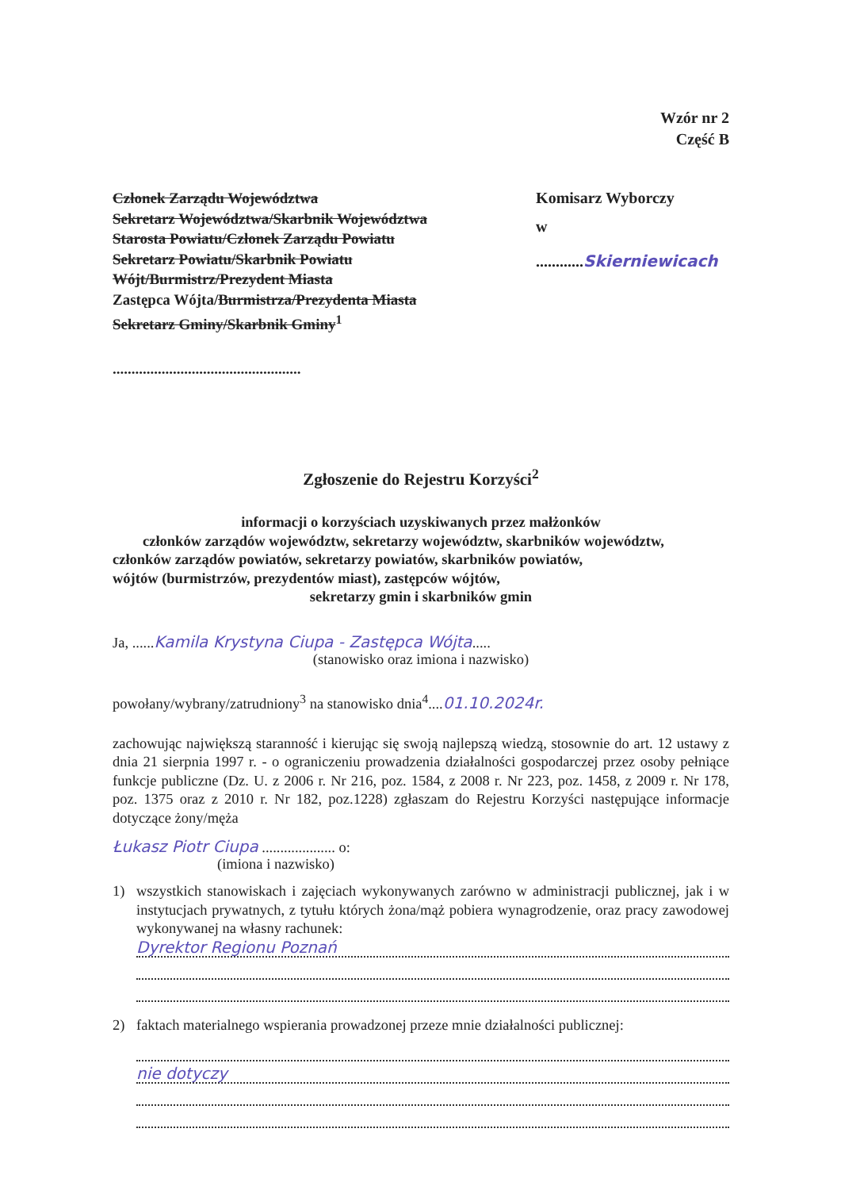Wzór nr 2
Część B
Członek Zarządu Województwa
Sekretarz Województwa/Skarbnik Województwa
Starosta Powiatu/Członek Zarządu Powiatu
Sekretarz Powiatu/Skarbnik Powiatu
Wójt/Burmistrz/Prezydent Miasta
Zastępca Wójta/Burmistrza/Prezydenta Miasta
Sekretarz Gminy/Skarbnik Gminy<sup>1</sup>
..................................................
Komisarz Wyborczy
w ............Skierniewicach
Zgłoszenie do Rejestru Korzyści<sup>2</sup>
informacji o korzyściach uzyskiwanych przez małżonków
członków zarządów województw, sekretarzy województw, skarbników województw,
członków zarządów powiatów, sekretarzy powiatów, skarbników powiatów,
wójtów (burmistrzów, prezydentów miast), zastępców wójtów,
sekretarzy gmin i skarbników gmin
Ja, ......Kamila Krystyna Ciupa - Zastępca Wójta.....
(stanowisko oraz imiona i nazwisko)
powołany/wybrany/zatrudniony<sup>3</sup> na stanowisko dnia<sup>4</sup>....01.10.2024r.
zachowując największą staranność i kierując się swoją najlepszą wiedzą, stosownie do art. 12 ustawy z dnia 21 sierpnia 1997 r. - o ograniczeniu prowadzenia działalności gospodarczej przez osoby pełniące funkcje publiczne (Dz. U. z 2006 r. Nr 216, poz. 1584, z 2008 r. Nr 223, poz. 1458, z 2009 r. Nr 178, poz. 1375 oraz z 2010 r. Nr 182, poz.1228) zgłaszam do Rejestru Korzyści następujące informacje dotyczące żony/męża
Łukasz Piotr Ciupa .................... o:
(imiona i nazwisko)
1) wszystkich stanowiskach i zajęciach wykonywanych zarówno w administracji publicznej, jak i w instytucjach prywatnych, z tytułu których żona/mąż pobiera wynagrodzenie, oraz pracy zawodowej wykonywanej na własny rachunek:
Dyrektor Regionu Poznań
2) faktach materialnego wspierania prowadzonej przeze mnie działalności publicznej:
nie dotyczy